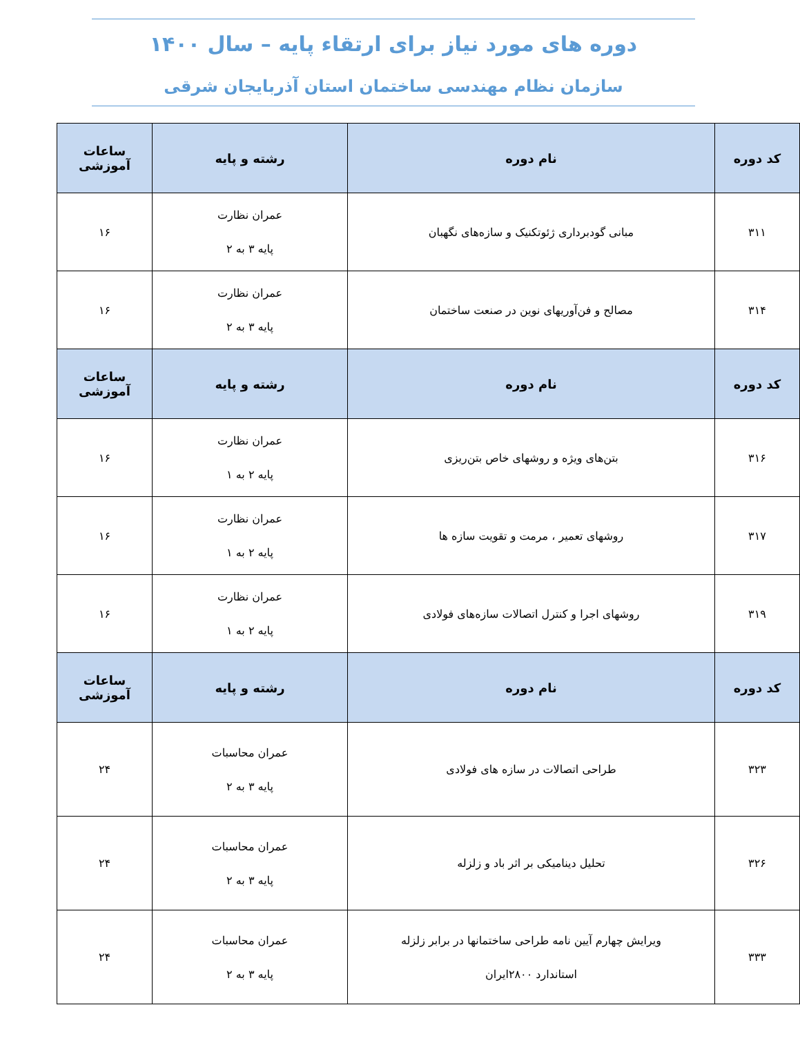دوره های مورد نیاز برای ارتقاء پایه – سال ۱۴۰۰
سازمان نظام مهندسی ساختمان استان آذربایجان شرقی
| کد دوره | نام دوره | رشته و پایه | ساعات آموزشی |
| --- | --- | --- | --- |
| ۳۱۱ | مبانی گودبرداری ژئوتکنیک و سازه‌های نگهبان | عمران نظارت پایه ۳ به ۲ | ۱۶ |
| ۳۱۴ | مصالح و فن‌آوریهای نوین در صنعت ساختمان | عمران نظارت پایه ۳ به ۲ | ۱۶ |
| کد دوره | نام دوره | رشته و پایه | ساعات آموزشی |
| ۳۱۶ | بتن‌های ویژه و روشهای خاص بتن‌ریزی | عمران نظارت پایه ۲ به ۱ | ۱۶ |
| ۳۱۷ | روشهای تعمیر ، مرمت و تقویت سازه ها | عمران نظارت پایه ۲ به ۱ | ۱۶ |
| ۳۱۹ | روشهای اجرا و کنترل اتصالات سازه‌های فولادی | عمران نظارت پایه ۲ به ۱ | ۱۶ |
| کد دوره | نام دوره | رشته و پایه | ساعات آموزشی |
| ۳۲۳ | طراحی اتصالات در سازه های فولادی | عمران محاسبات پایه ۳ به ۲ | ۲۴ |
| ۳۲۶ | تحلیل دینامیکی بر اثر باد و زلزله | عمران محاسبات پایه ۳ به ۲ | ۲۴ |
| ۳۳۳ | ویرایش چهارم آیین نامه طراحی ساختمانها در برابر زلزله استاندارد ۲۸۰۰ایران | عمران محاسبات پایه ۳ به ۲ | ۲۴ |